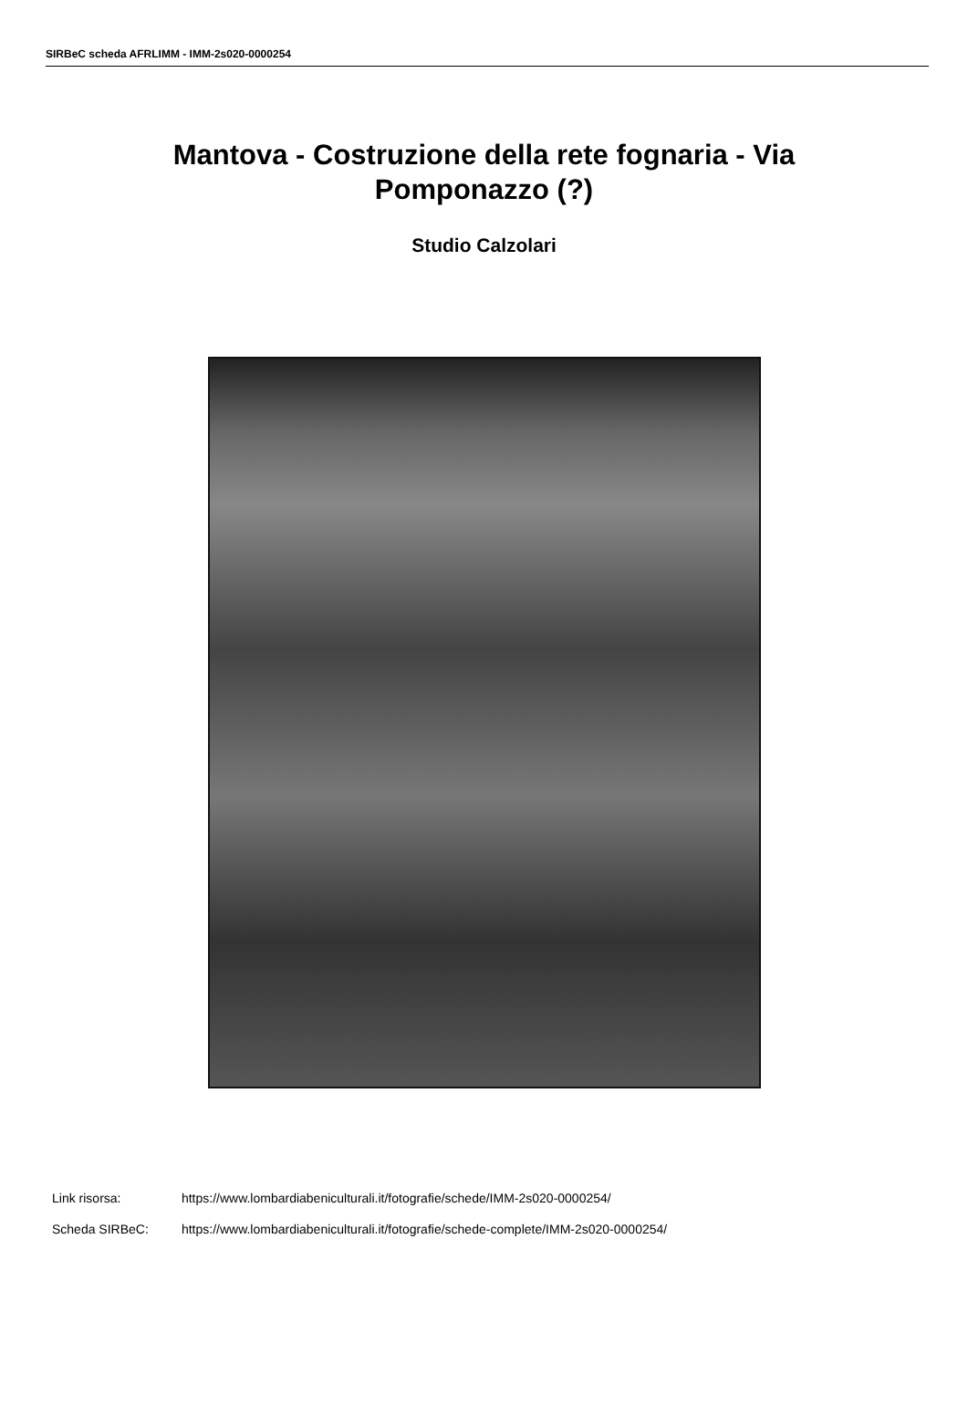SIRBeC scheda AFRLIMM - IMM-2s020-0000254
Mantova - Costruzione della rete fognaria - Via Pomponazzo (?)
Studio Calzolari
Link risorsa: https://www.lombardiabeniculturali.it/fotografie/schede/IMM-2s020-0000254/
Scheda SIRBeC: https://www.lombardiabeniculturali.it/fotografie/schede-complete/IMM-2s020-0000254/